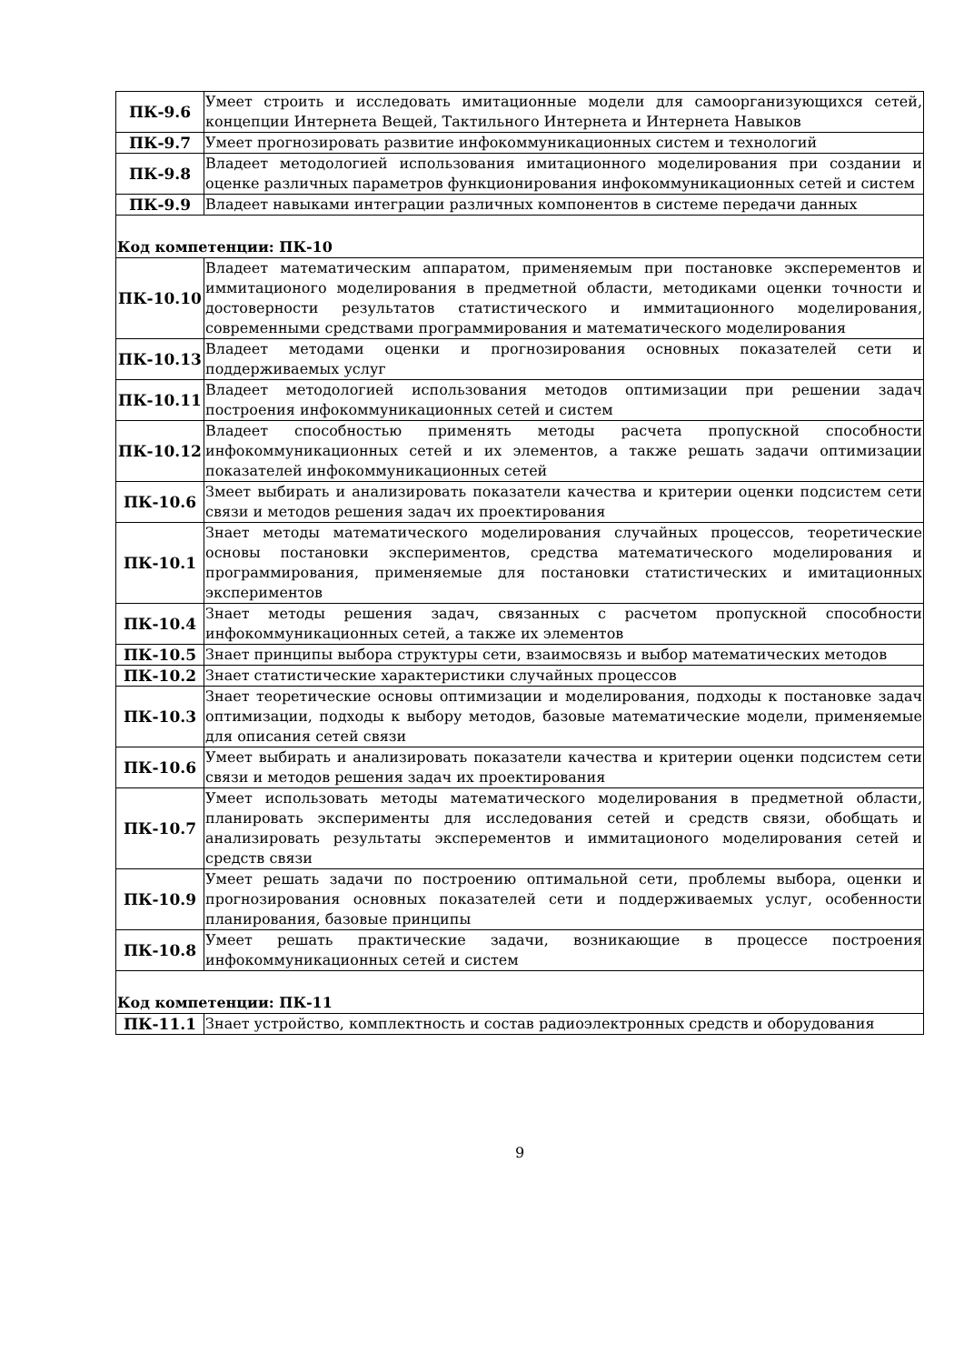| ПК-9.6 | Умеет строить и исследовать имитационные модели для самоорганизующихся сетей, концепции Интернета Вещей, Тактильного Интернета и Интернета Навыков |
| ПК-9.7 | Умеет прогнозировать развитие инфокоммуникационных систем и технологий |
| ПК-9.8 | Владеет методологией использования имитационного моделирования при создании и оценке различных параметров функционирования инфокоммуникационных сетей и систем |
| ПК-9.9 | Владеет навыками интеграции различных компонентов в системе передачи данных |
| Код компетенции: ПК-10 | |
| ПК-10.10 | Владеет математическим аппаратом, применяемым при постановке эксперементов и иммитационого моделирования в предметной области, методиками оценки точности и достоверности результатов статистического и иммитационного моделирования, современными средствами программирования и математического моделирования |
| ПК-10.13 | Владеет методами оценки и прогнозирования основных показателей сети и поддерживаемых услуг |
| ПК-10.11 | Владеет методологией использования методов оптимизации при решении задач построения инфокоммуникационных сетей и систем |
| ПК-10.12 | Владеет способностью применять методы расчета пропускной способности инфокоммуникационных сетей и их элементов, а также решать задачи оптимизации показателей инфокоммуникационных сетей |
| ПК-10.6 | Змеет выбирать и анализировать показатели качества и критерии оценки подсистем сети связи и методов решения задач их проектирования |
| ПК-10.1 | Знает методы математического моделирования случайных процессов, теоретические основы постановки экспериментов, средства математического моделирования и программирования, применяемые для постановки статистических и имитационных экспериментов |
| ПК-10.4 | Знает методы решения задач, связанных с расчетом пропускной способности инфокоммуникационных сетей, а также их элементов |
| ПК-10.5 | Знает принципы выбора структуры сети, взаимосвязь и выбор математических методов |
| ПК-10.2 | Знает статистические характеристики случайных процессов |
| ПК-10.3 | Знает теоретические основы оптимизации и моделирования, подходы к постановке задач оптимизации, подходы к выбору методов, базовые математические модели, применяемые для описания сетей связи |
| ПК-10.6 | Умеет выбирать и анализировать показатели качества и критерии оценки подсистем сети связи и методов решения задач их проектирования |
| ПК-10.7 | Умеет использовать методы математического моделирования в предметной области, планировать эксперименты для исследования сетей и средств связи, обобщать и анализировать результаты эксперементов и иммитационого моделирования сетей и средств связи |
| ПК-10.9 | Умеет решать задачи по построению оптимальной сети, проблемы выбора, оценки и прогнозирования основных показателей сети и поддерживаемых услуг, особенности планирования, базовые принципы |
| ПК-10.8 | Умеет решать практические задачи, возникающие в процессе построения инфокоммуникационных сетей и систем |
| Код компетенции: ПК-11 | |
| ПК-11.1 | Знает устройство, комплектность и состав радиоэлектронных средств и оборудования |
9